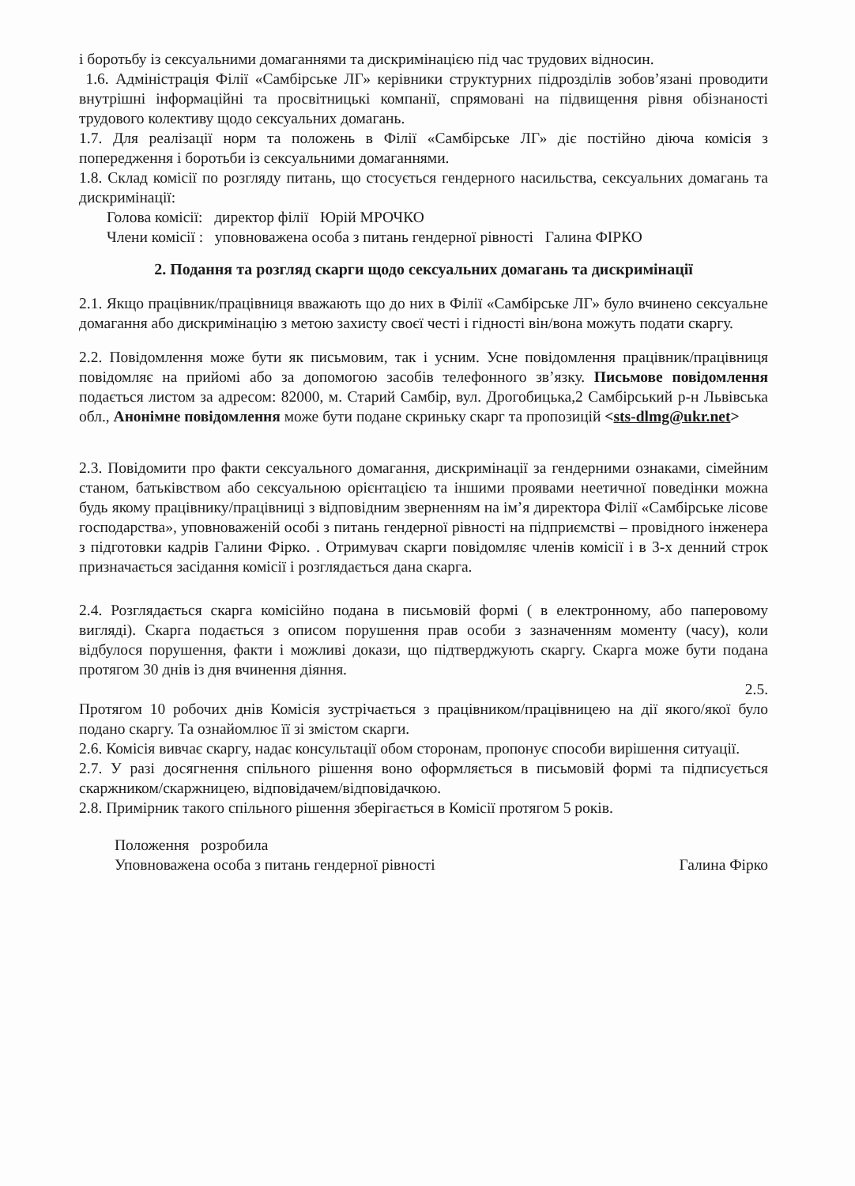і боротьбу із сексуальними домаганнями та дискримінацією під час трудових відносин.
1.6. Адміністрація Філії «Самбірське ЛГ» керівники структурних підрозділів зобов’язані проводити внутрішні інформаційні та просвітницькі компанії, спрямовані на підвищення рівня обізнаності трудового колективу щодо сексуальних домагань.
1.7. Для реалізації норм та положень в Філії «Самбірське ЛГ» діє постійно діюча комісія з попередження і боротьби із сексуальними домаганнями.
1.8. Склад комісії по розгляду питань, що стосується гендерного насильства, сексуальних домагань та дискримінації:
Голова комісії: директор філії Юрій МРОЧКО
Члени комісії : уповноважена особа з питань гендерної рівності Галина ФІРКО
2. Подання та розгляд скарги щодо сексуальних домагань та дискримінації
2.1. Якщо працівник/працівниця вважають що до них в Філії «Самбірське ЛГ» було вчинено сексуальне домагання або дискримінацію з метою захисту своєї честі і гідності він/вона можуть подати скаргу.
2.2. Повідомлення може бути як письмовим, так і усним. Усне повідомлення працівник/працівниця повідомляє на прийомі або за допомогою засобів телефонного зв’язку. Письмове повідомлення подається листом за адресом: 82000, м. Старий Самбір, вул. Дрогобицька,2 Самбірський р-н Львівська обл., Анонімне повідомлення може бути подане скриньку скарг та пропозицій <sts-dlmg@ukr.net>
2.3. Повідомити про факти сексуального домагання, дискримінації за гендерними ознаками, сімейним станом, батьківством або сексуальною орієнтацією та іншими проявами неетичної поведінки можна будь якому працівнику/працівниці з відповідним зверненням на ім’я директора Філії «Самбірське лісове господарства», уповноваженій особі з питань гендерної рівності на підприємстві – провідного інженера з підготовки кадрів Галини Фірко. . Отримувач скарги повідомляє членів комісії і в 3-х денний строк призначається засідання комісії і розглядається дана скарга.
2.4. Розглядається скарга комісійно подана в письмовій формі ( в електронному, або паперовому вигляді). Скарга подається з описом порушення прав особи з зазначенням моменту (часу), коли відбулося порушення, факти і можливі докази, що підтверджують скаргу. Скарга може бути подана протягом 30 днів із дня вчинення діяння.
2.5.
Протягом 10 робочих днів Комісія зустрічається з працівником/працівницею на дії якого/якої було подано скаргу. Та ознайомлює її зі змістом скарги.
2.6. Комісія вивчає скаргу, надає консультації обом сторонам, пропонує способи вирішення ситуації.
2.7. У разі досягнення спільного рішення воно оформляється в письмовій формі та підписується скаржником/скаржницею, відповідачем/відповідачкою.
2.8. Примірник такого спільного рішення зберігається в Комісії протягом 5 років.
Положення розробила
Уповноважена особа з питань гендерної рівності
Галина Фірко